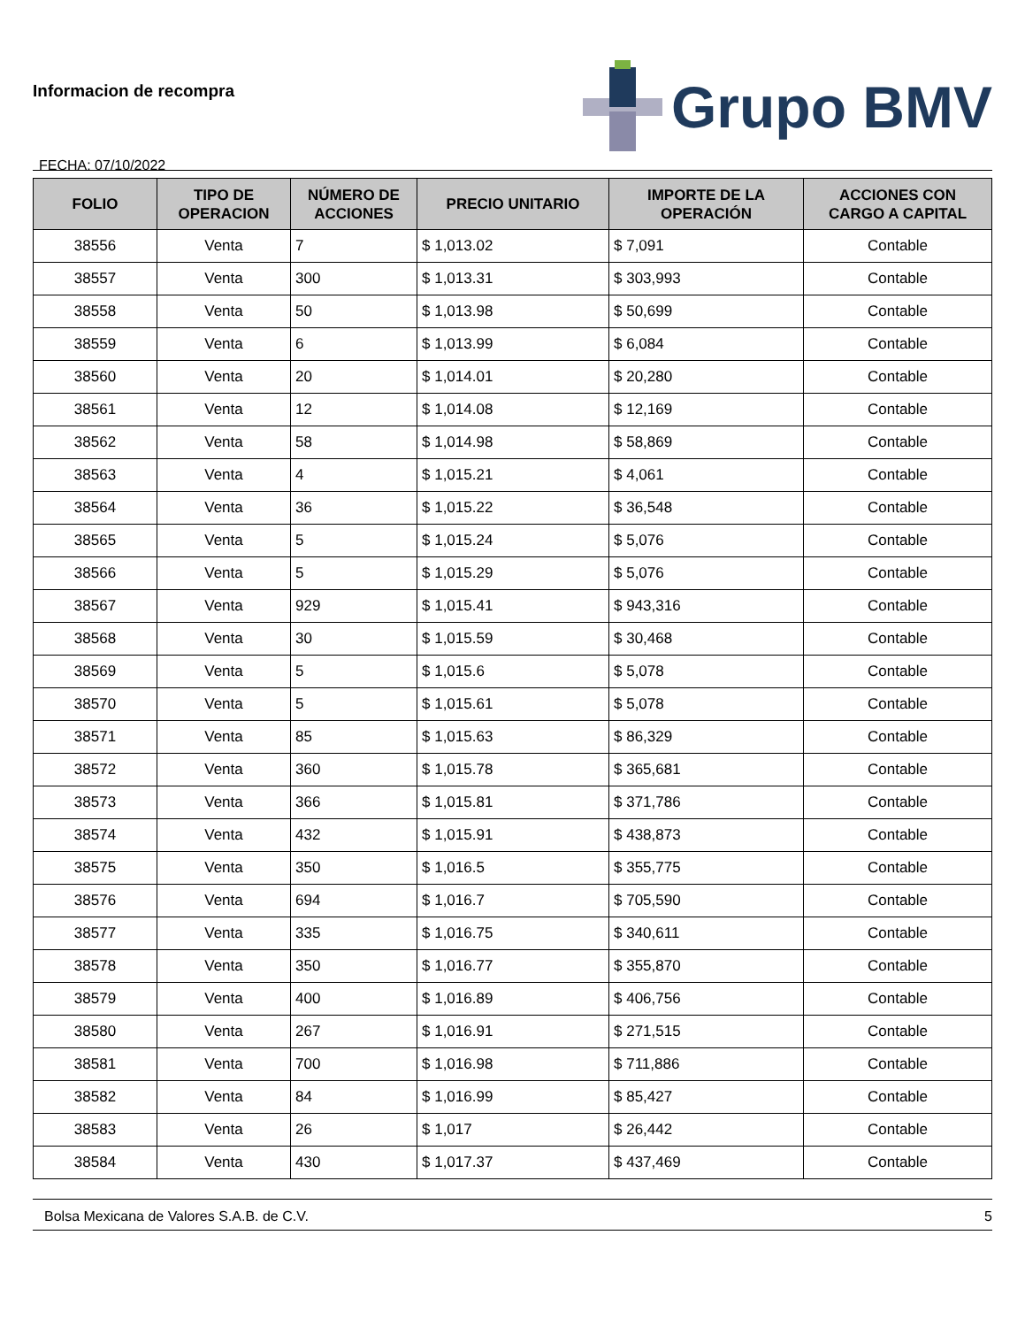Informacion de recompra
FECHA: 07/10/2022
Grupo BMV
| FOLIO | TIPO DE OPERACION | NÚMERO DE ACCIONES | PRECIO UNITARIO | IMPORTE DE LA OPERACIÓN | ACCIONES CON CARGO A CAPITAL |
| --- | --- | --- | --- | --- | --- |
| 38556 | Venta | 7 | $ 1,013.02 | $ 7,091 | Contable |
| 38557 | Venta | 300 | $ 1,013.31 | $ 303,993 | Contable |
| 38558 | Venta | 50 | $ 1,013.98 | $ 50,699 | Contable |
| 38559 | Venta | 6 | $ 1,013.99 | $ 6,084 | Contable |
| 38560 | Venta | 20 | $ 1,014.01 | $ 20,280 | Contable |
| 38561 | Venta | 12 | $ 1,014.08 | $ 12,169 | Contable |
| 38562 | Venta | 58 | $ 1,014.98 | $ 58,869 | Contable |
| 38563 | Venta | 4 | $ 1,015.21 | $ 4,061 | Contable |
| 38564 | Venta | 36 | $ 1,015.22 | $ 36,548 | Contable |
| 38565 | Venta | 5 | $ 1,015.24 | $ 5,076 | Contable |
| 38566 | Venta | 5 | $ 1,015.29 | $ 5,076 | Contable |
| 38567 | Venta | 929 | $ 1,015.41 | $ 943,316 | Contable |
| 38568 | Venta | 30 | $ 1,015.59 | $ 30,468 | Contable |
| 38569 | Venta | 5 | $ 1,015.6 | $ 5,078 | Contable |
| 38570 | Venta | 5 | $ 1,015.61 | $ 5,078 | Contable |
| 38571 | Venta | 85 | $ 1,015.63 | $ 86,329 | Contable |
| 38572 | Venta | 360 | $ 1,015.78 | $ 365,681 | Contable |
| 38573 | Venta | 366 | $ 1,015.81 | $ 371,786 | Contable |
| 38574 | Venta | 432 | $ 1,015.91 | $ 438,873 | Contable |
| 38575 | Venta | 350 | $ 1,016.5 | $ 355,775 | Contable |
| 38576 | Venta | 694 | $ 1,016.7 | $ 705,590 | Contable |
| 38577 | Venta | 335 | $ 1,016.75 | $ 340,611 | Contable |
| 38578 | Venta | 350 | $ 1,016.77 | $ 355,870 | Contable |
| 38579 | Venta | 400 | $ 1,016.89 | $ 406,756 | Contable |
| 38580 | Venta | 267 | $ 1,016.91 | $ 271,515 | Contable |
| 38581 | Venta | 700 | $ 1,016.98 | $ 711,886 | Contable |
| 38582 | Venta | 84 | $ 1,016.99 | $ 85,427 | Contable |
| 38583 | Venta | 26 | $ 1,017 | $ 26,442 | Contable |
| 38584 | Venta | 430 | $ 1,017.37 | $ 437,469 | Contable |
Bolsa Mexicana de Valores S.A.B. de C.V. 5